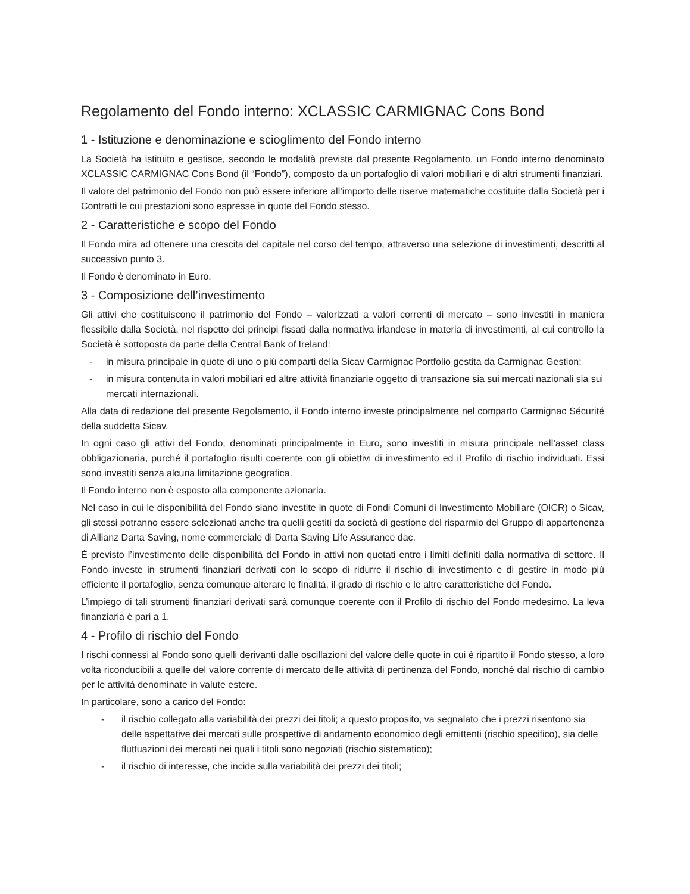Regolamento del Fondo interno: XCLASSIC CARMIGNAC Cons Bond
1 - Istituzione e denominazione e scioglimento del Fondo interno
La Società ha istituito e gestisce, secondo le modalità previste dal presente Regolamento, un Fondo interno denominato XCLASSIC CARMIGNAC Cons Bond (il “Fondo”), composto da un portafoglio di valori mobiliari e di altri strumenti finanziari.
Il valore del patrimonio del Fondo non può essere inferiore all’importo delle riserve matematiche costituite dalla Società per i Contratti le cui prestazioni sono espresse in quote del Fondo stesso.
2 - Caratteristiche e scopo del Fondo
Il Fondo mira ad ottenere una crescita del capitale nel corso del tempo, attraverso una selezione di investimenti, descritti al successivo punto 3.
Il Fondo è denominato in Euro.
3 - Composizione dell’investimento
Gli attivi che costituiscono il patrimonio del Fondo – valorizzati a valori correnti di mercato – sono investiti in maniera flessibile dalla Società, nel rispetto dei principi fissati dalla normativa irlandese in materia di investimenti, al cui controllo la Società è sottoposta da parte della Central Bank of Ireland:
- in misura principale in quote di uno o più comparti della Sicav Carmignac Portfolio gestita da Carmignac Gestion;
- in misura contenuta in valori mobiliari ed altre attività finanziarie oggetto di transazione sia sui mercati nazionali sia sui mercati internazionali.
Alla data di redazione del presente Regolamento, il Fondo interno investe principalmente nel comparto Carmignac Sécurité della suddetta Sicav.
In ogni caso gli attivi del Fondo, denominati principalmente in Euro, sono investiti in misura principale nell’asset class obbligazionaria, purché il portafoglio risulti coerente con gli obiettivi di investimento ed il Profilo di rischio individuati. Essi sono investiti senza alcuna limitazione geografica.
Il Fondo interno non è esposto alla componente azionaria.
Nel caso in cui le disponibilità del Fondo siano investite in quote di Fondi Comuni di Investimento Mobiliare (OICR) o Sicav, gli stessi potranno essere selezionati anche tra quelli gestiti da società di gestione del risparmio del Gruppo di appartenenza di Allianz Darta Saving, nome commerciale di Darta Saving Life Assurance dac.
È previsto l’investimento delle disponibilità del Fondo in attivi non quotati entro i limiti definiti dalla normativa di settore. Il Fondo investe in strumenti finanziari derivati con lo scopo di ridurre il rischio di investimento e di gestire in modo più efficiente il portafoglio, senza comunque alterare le finalità, il grado di rischio e le altre caratteristiche del Fondo.
L’impiego di tali strumenti finanziari derivati sarà comunque coerente con il Profilo di rischio del Fondo medesimo. La leva finanziaria è pari a 1.
4 - Profilo di rischio del Fondo
I rischi connessi al Fondo sono quelli derivanti dalle oscillazioni del valore delle quote in cui è ripartito il Fondo stesso, a loro volta riconducibili a quelle del valore corrente di mercato delle attività di pertinenza del Fondo, nonché dal rischio di cambio per le attività denominate in valute estere.
In particolare, sono a carico del Fondo:
- il rischio collegato alla variabilità dei prezzi dei titoli; a questo proposito, va segnalato che i prezzi risentono sia delle aspettative dei mercati sulle prospettive di andamento economico degli emittenti (rischio specifico), sia delle fluttuazioni dei mercati nei quali i titoli sono negoziati (rischio sistematico);
- il rischio di interesse, che incide sulla variabilità dei prezzi dei titoli;